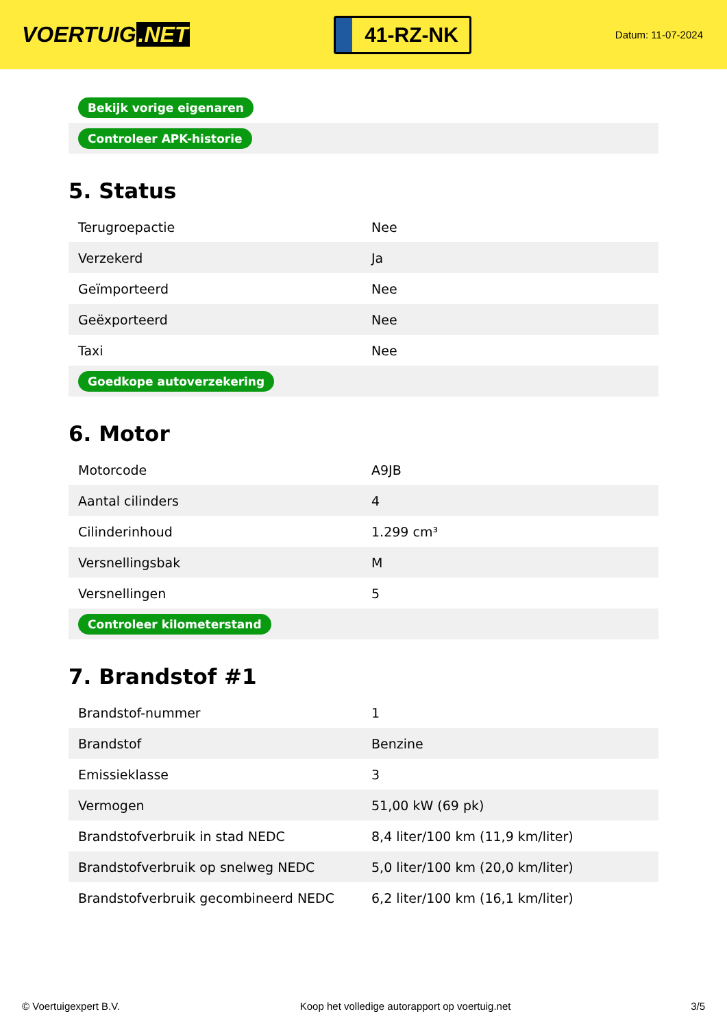VOERTUIG.NET
41-RZ-NK
Datum: 11-07-2024
| Bekijk vorige eigenaren |
| Controleer APK-historie |
5. Status
| Terugroepactie | Nee |
| Verzekerd | Ja |
| Geïmporteerd | Nee |
| Geëxporteerd | Nee |
| Taxi | Nee |
| Goedkope autoverzekering | |
6. Motor
| Motorcode | A9JB |
| Aantal cilinders | 4 |
| Cilinderinhoud | 1.299 cm³ |
| Versnellingsbak | M |
| Versnellingen | 5 |
| Controleer kilometerstand | |
7. Brandstof #1
| Brandstof-nummer | 1 |
| Brandstof | Benzine |
| Emissieklasse | 3 |
| Vermogen | 51,00 kW (69 pk) |
| Brandstofverbruik in stad NEDC | 8,4 liter/100 km (11,9 km/liter) |
| Brandstofverbruik op snelweg NEDC | 5,0 liter/100 km (20,0 km/liter) |
| Brandstofverbruik gecombineerd NEDC | 6,2 liter/100 km (16,1 km/liter) |
© Voertuigexpert B.V. Koop het volledige autorapport op voertuig.net 3/5